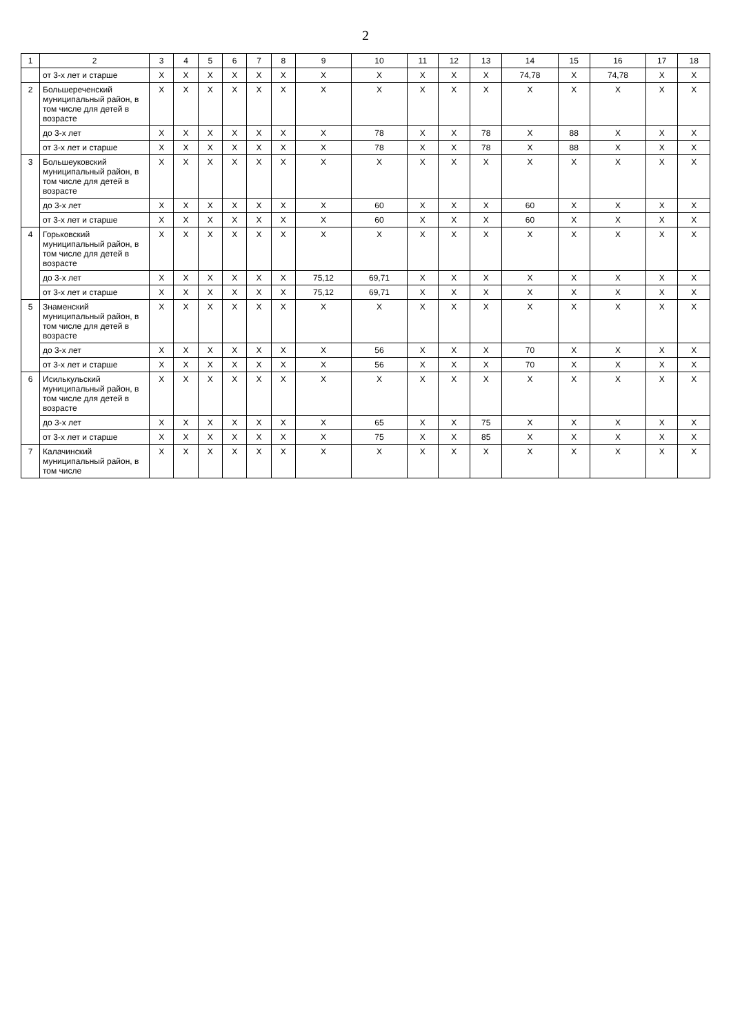2
| 1 | 2 | 3 | 4 | 5 | 6 | 7 | 8 | 9 | 10 | 11 | 12 | 13 | 14 | 15 | 16 | 17 | 18 |
| --- | --- | --- | --- | --- | --- | --- | --- | --- | --- | --- | --- | --- | --- | --- | --- | --- | --- |
| | от 3-х лет и старше | X | X | X | X | X | X | X | X | X | X | X | 74,78 | X | 74,78 | X | X |
| 2 | Большереченский муниципальный район, в том числе для детей в возрасте | X | X | X | X | X | X | X | X | X | X | X | X | X | X | X | X |
| | до 3-х лет | X | X | X | X | X | X | X | 78 | X | X | 78 | X | 88 | X | X | X |
| | от 3-х лет и старше | X | X | X | X | X | X | X | 78 | X | X | 78 | X | 88 | X | X | X |
| 3 | Большеуковский муниципальный район, в том числе для детей в возрасте | X | X | X | X | X | X | X | X | X | X | X | X | X | X | X | X |
| | до 3-х лет | X | X | X | X | X | X | X | 60 | X | X | X | 60 | X | X | X | X |
| | от 3-х лет и старше | X | X | X | X | X | X | X | 60 | X | X | X | 60 | X | X | X | X |
| 4 | Горьковский муниципальный район, в том числе для детей в возрасте | X | X | X | X | X | X | X | X | X | X | X | X | X | X | X | X |
| | до 3-х лет | X | X | X | X | X | X | 75,12 | 69,71 | X | X | X | X | X | X | X | X |
| | от 3-х лет и старше | X | X | X | X | X | X | 75,12 | 69,71 | X | X | X | X | X | X | X | X |
| 5 | Знаменский муниципальный район, в том числе для детей в возрасте | X | X | X | X | X | X | X | X | X | X | X | X | X | X | X | X |
| | до 3-х лет | X | X | X | X | X | X | X | 56 | X | X | X | 70 | X | X | X | X |
| | от 3-х лет и старше | X | X | X | X | X | X | X | 56 | X | X | X | 70 | X | X | X | X |
| 6 | Исилькульский муниципальный район, в том числе для детей в возрасте | X | X | X | X | X | X | X | X | X | X | X | X | X | X | X | X |
| | до 3-х лет | X | X | X | X | X | X | X | 65 | X | X | 75 | X | X | X | X | X |
| | от 3-х лет и старше | X | X | X | X | X | X | X | 75 | X | X | 85 | X | X | X | X | X |
| 7 | Калачинский муниципальный район, в том числе | X | X | X | X | X | X | X | X | X | X | X | X | X | X | X | X |